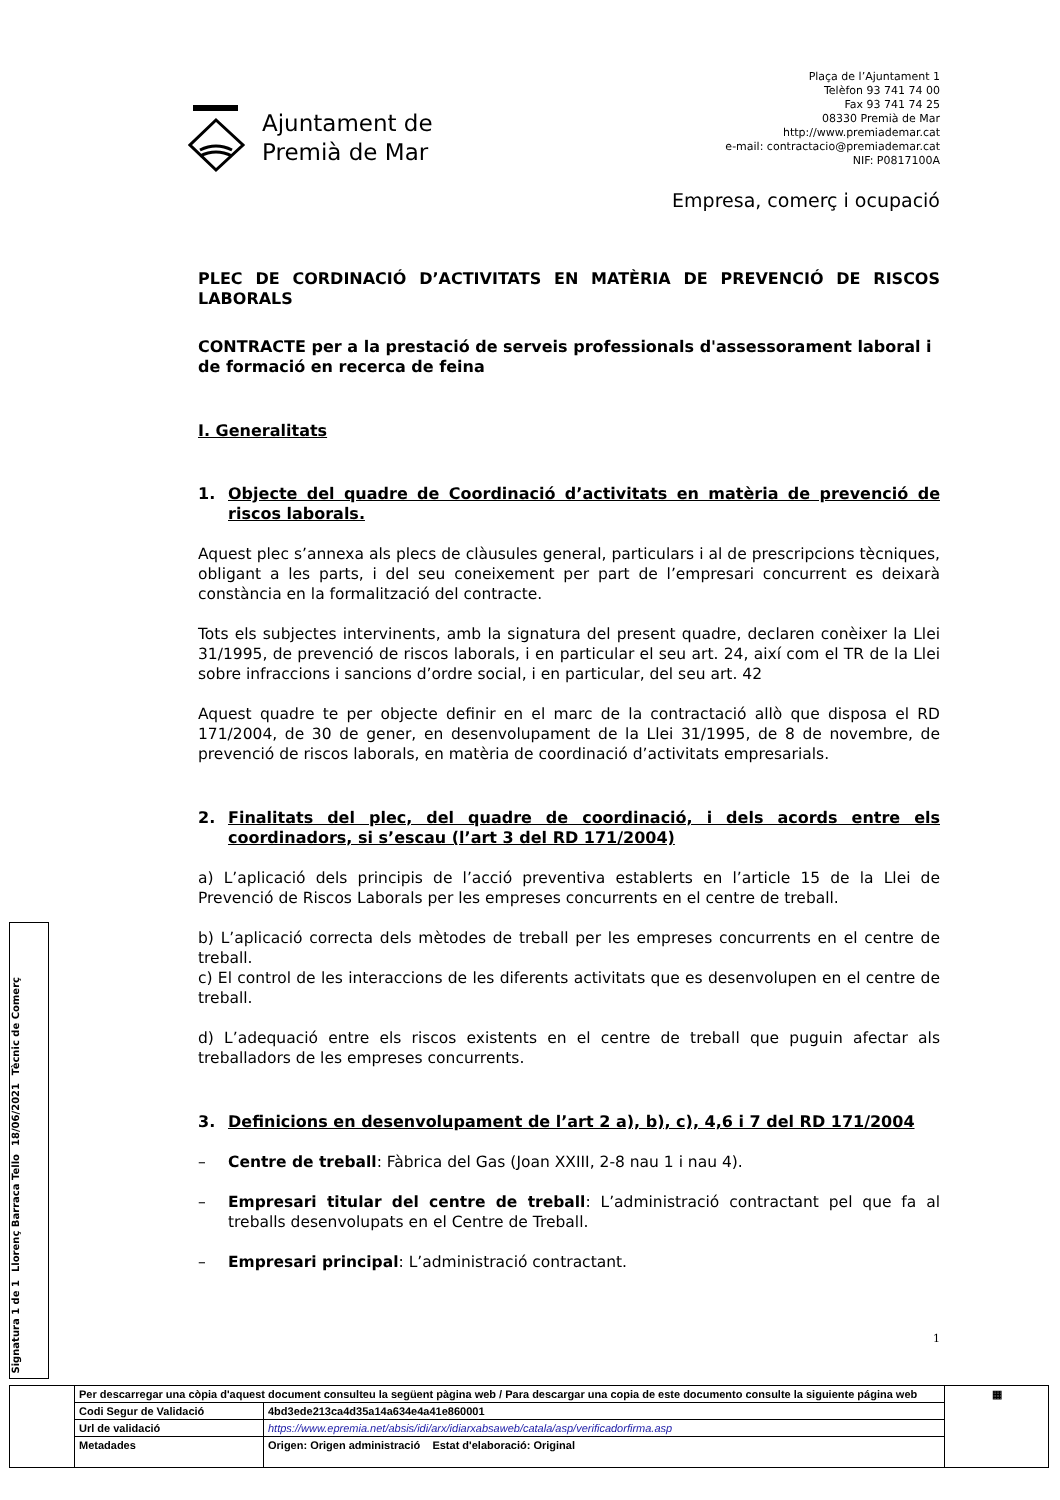Ajuntament de
Premià de Mar
Plaça de l’Ajuntament 1
Telèfon 93 741 74 00
Fax 93 741 74 25
08330 Premià de Mar
http://www.premiademar.cat
e-mail: contractacio@premiademar.cat
NIF: P0817100A
Empresa, comerç i ocupació
PLEC DE CORDINACIÓ D’ACTIVITATS EN MATÈRIA DE PREVENCIÓ DE RISCOS LABORALS
CONTRACTE per a la prestació de serveis professionals d'assessorament laboral i de formació en recerca de feina
I. Generalitats
1. Objecte del quadre de Coordinació d’activitats en matèria de prevenció de riscos laborals.
Aquest plec s’annexa als plecs de clàusules general, particulars i al de prescripcions tècniques, obligant a les parts, i del seu coneixement per part de l’empresari concurrent es deixarà constància en la formalització del contracte.
Tots els subjectes intervinents, amb la signatura del present quadre, declaren conèixer la Llei 31/1995, de prevenció de riscos laborals, i en particular el seu art. 24, així com el TR de la Llei sobre infraccions i sancions d’ordre social, i en particular, del seu art. 42
Aquest quadre te per objecte definir en el marc de la contractació allò que disposa el RD 171/2004, de 30 de gener, en desenvolupament de la Llei 31/1995, de 8 de novembre, de prevenció de riscos laborals, en matèria de coordinació d’activitats empresarials.
2. Finalitats del plec, del quadre de coordinació, i dels acords entre els coordinadors, si s’escau (l’art 3 del RD 171/2004)
a) L’aplicació dels principis de l’acció preventiva establerts en l’article 15 de la Llei de Prevenció de Riscos Laborals per les empreses concurrents en el centre de treball.
b) L’aplicació correcta dels mètodes de treball per les empreses concurrents en el centre de treball.
c) El control de les interaccions de les diferents activitats que es desenvolupen en el centre de treball.
d) L’adequació entre els riscos existents en el centre de treball que puguin afectar als treballadors de les empreses concurrents.
3. Definicions en desenvolupament de l’art 2 a), b), c), 4,6 i 7 del RD 171/2004
– Centre de treball: Fàbrica del Gas (Joan XXIII, 2-8 nau 1 i nau 4).
– Empresari titular del centre de treball: L’administració contractant pel que fa al treballs desenvolupats en el Centre de Treball.
– Empresari principal: L’administració contractant.
1
Signatura 1 de 1
Llorenç Barraca Tello
18/06/2021
Tècnic de Comerç
| | Per descarregar una còpia d'aquest document consulteu la següent pàgina web / Para descargar una copia de este documento consulte la siguiente página web | | ▦ |
| | Codi Segur de Validació | 4bd3ede213ca4d35a14a634e4a41e860001 | |
| | Url de validació | https://www.epremia.net/absis/idi/arx/idiarxabsaweb/catala/asp/verificadorfirma.asp | |
| | Metadades | Origen: Origen administració Estat d'elaboració: Original | |